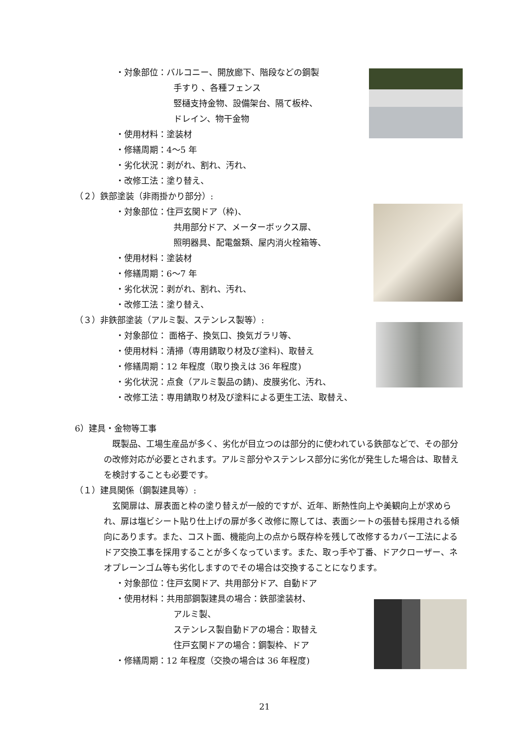・対象部位：バルコニー、開放廊下、階段などの鋼製
手すり 、各種フェンス
竪樋支持金物、設備架台、隔て板枠、
ドレイン、物干金物
・使用材料：塗装材
・修繕周期：4～5 年
・劣化状況：剥がれ、割れ、汚れ、
・改修工法：塗り替え、
（２）鉄部塗装（非雨掛かり部分）:
・対象部位：住戸玄関ドア（枠)、
共用部分ドア、メーターボックス扉、
照明器具、配電盤類、屋内消火栓箱等、
・使用材料：塗装材
・修繕周期：6～7 年
・劣化状況：剥がれ、割れ、汚れ、
・改修工法：塗り替え、
（３）非鉄部塗装（アルミ製、ステンレス製等）:
・対象部位： 面格子、換気口、換気ガラリ等、
・使用材料：清掃（専用錆取り材及び塗料)、取替え
・修繕周期：12 年程度（取り換えは 36 年程度)
・劣化状況：点食（アルミ製品の錆)、皮膜劣化、汚れ、
・改修工法：専用錆取り材及び塗料による更生工法、取替え、
6）建具・金物等工事
既製品、工場生産品が多く、劣化が目立つのは部分的に使われている鉄部などで、その部分の改修対応が必要とされます。アルミ部分やステンレス部分に劣化が発生した場合は、取替えを検討することも必要です。
（１）建具関係（鋼製建具等）:
玄関扉は、扉表面と枠の塗り替えが一般的ですが、近年、断熱性向上や美観向上が求められ、扉は塩ビシート貼り仕上げの扉が多く改修に際しては、表面シートの張替も採用される傾向にあります。また、コスト面、機能向上の点から既存枠を残して改修するカバー工法によるドア交換工事を採用することが多くなっています。また、取っ手や丁番、ドアクローザー、ネオプレーンゴム等も劣化しますのでその場合は交換することになります。
・対象部位：住戸玄関ドア、共用部分ドア、自動ドア
・使用材料：共用部鋼製建具の場合：鉄部塗装材、
アルミ製、
ステンレス製自動ドアの場合：取替え
住戸玄関ドアの場合：鋼製枠、ドア
・修繕周期：12 年程度（交換の場合は 36 年程度)
21